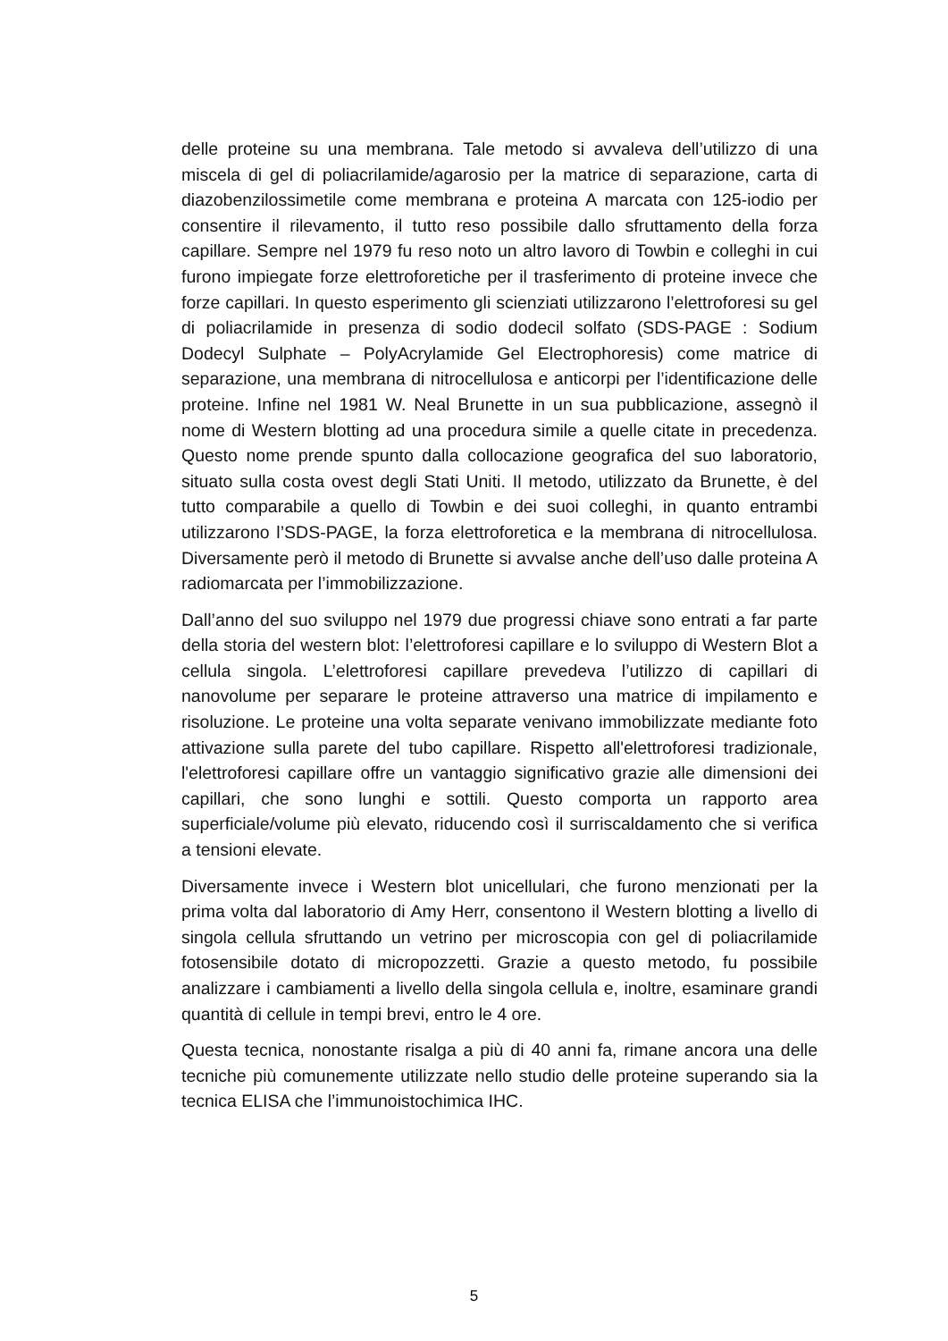delle proteine su una membrana. Tale metodo si avvaleva dell’utilizzo di una miscela di gel di poliacrilamide/agarosio per la matrice di separazione, carta di diazobenzilossimetile come membrana e proteina A marcata con 125-iodio per consentire il rilevamento, il tutto reso possibile dallo sfruttamento della forza capillare. Sempre nel 1979 fu reso noto un altro lavoro di Towbin e colleghi in cui furono impiegate forze elettroforetiche per il trasferimento di proteine invece che forze capillari. In questo esperimento gli scienziati utilizzarono l’elettroforesi su gel di poliacrilamide in presenza di sodio dodecil solfato (SDS-PAGE : Sodium Dodecyl Sulphate – PolyAcrylamide Gel Electrophoresis) come matrice di separazione, una membrana di nitrocellulosa e anticorpi per l’identificazione delle proteine. Infine nel 1981 W. Neal Brunette in un sua pubblicazione, assegnò il nome di Western blotting ad una procedura simile a quelle citate in precedenza. Questo nome prende spunto dalla collocazione geografica del suo laboratorio, situato sulla costa ovest degli Stati Uniti. Il metodo, utilizzato da Brunette, è del tutto comparabile a quello di Towbin e dei suoi colleghi, in quanto entrambi utilizzarono l’SDS-PAGE, la forza elettroforetica e la membrana di nitrocellulosa. Diversamente però il metodo di Brunette si avvalse anche dell’uso dalle proteina A radiomarcata per l’immobilizzazione.
Dall’anno del suo sviluppo nel 1979 due progressi chiave sono entrati a far parte della storia del western blot: l’elettroforesi capillare e lo sviluppo di Western Blot a cellula singola. L’elettroforesi capillare prevedeva l’utilizzo di capillari di nanovolume per separare le proteine attraverso una matrice di impilamento e risoluzione. Le proteine una volta separate venivano immobilizzate mediante foto attivazione sulla parete del tubo capillare. Rispetto all'elettroforesi tradizionale, l'elettroforesi capillare offre un vantaggio significativo grazie alle dimensioni dei capillari, che sono lunghi e sottili. Questo comporta un rapporto area superficiale/volume più elevato, riducendo così il surriscaldamento che si verifica a tensioni elevate.
Diversamente invece i Western blot unicellulari, che furono menzionati per la prima volta dal laboratorio di Amy Herr, consentono il Western blotting a livello di singola cellula sfruttando un vetrino per microscopia con gel di poliacrilamide fotosensibile dotato di micropozzetti. Grazie a questo metodo, fu possibile analizzare i cambiamenti a livello della singola cellula e, inoltre, esaminare grandi quantità di cellule in tempi brevi, entro le 4 ore.
Questa tecnica, nonostante risalga a più di 40 anni fa, rimane ancora una delle tecniche più comunemente utilizzate nello studio delle proteine superando sia la tecnica ELISA che l’immunoistochimica IHC.
5